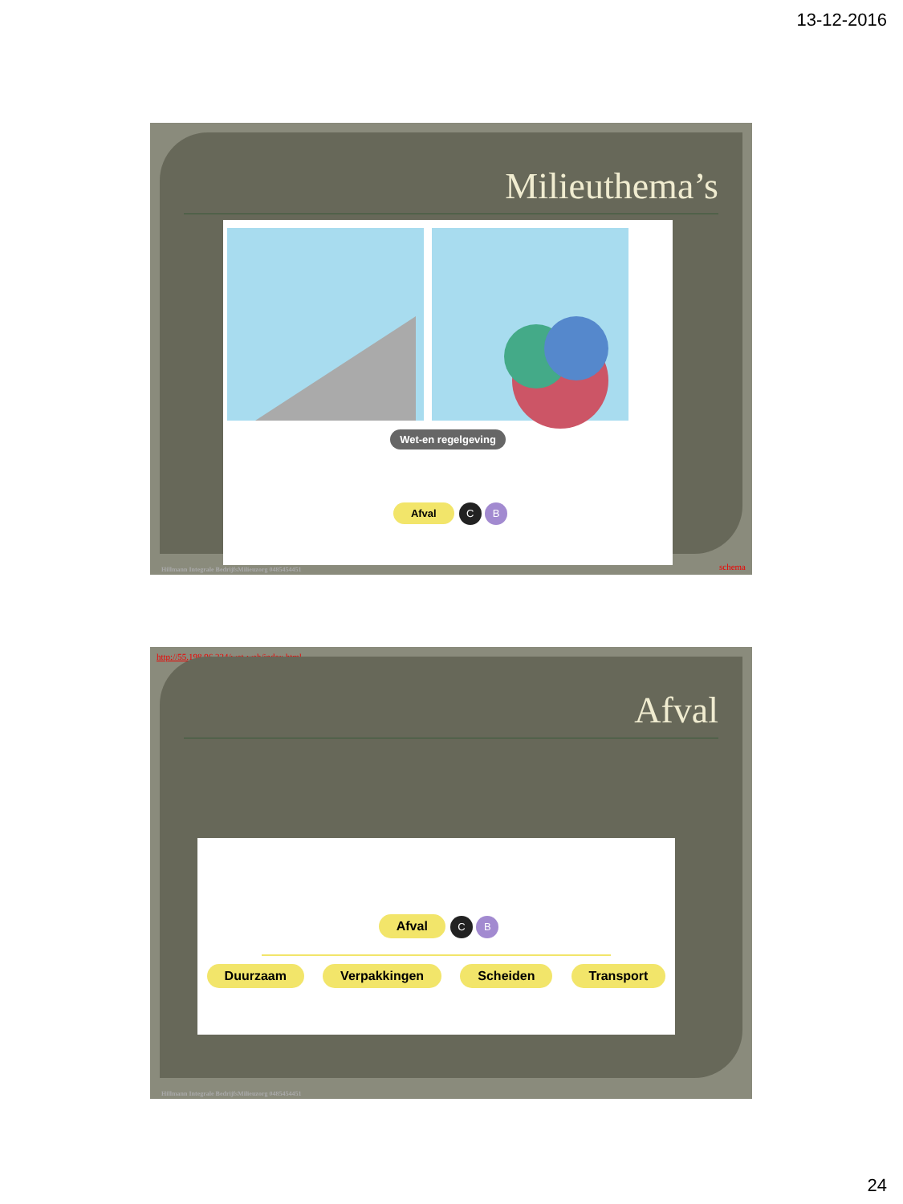13-12-2016
Milieuthema’s
Wet-en regelgeving
Afval C B
Hillmann Integrale BedrijfsMilieuzorg 0485454451
schema
http://55.198.96.224/wet-web/index.html
Afval
Afval C B
Duurzaam Verpakkingen Scheiden Transport
Hillmann Integrale BedrijfsMilieuzorg 0485454451
24